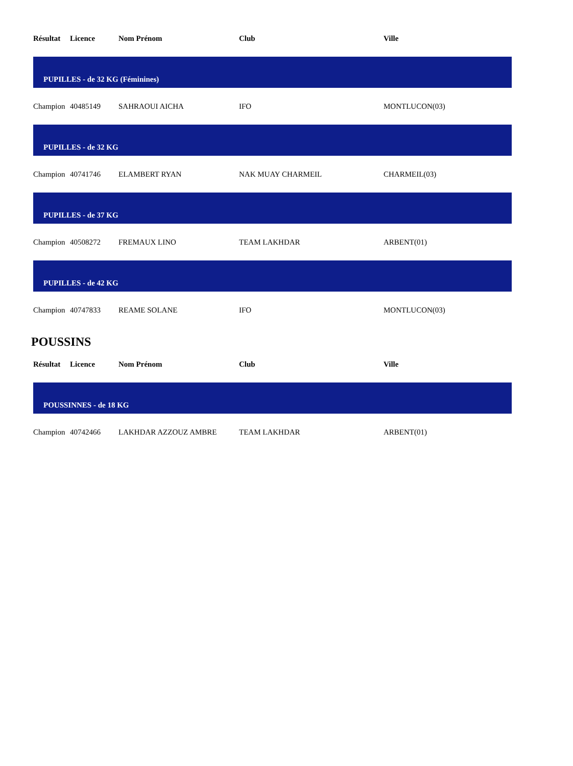| Résultat | Licence | Nom Prénom | Club | Ville |
| --- | --- | --- | --- | --- |
| PUPILLES - de 32 KG (Féminines) | | | | |
| Champion | 40485149 | SAHRAOUI AICHA | IFO | MONTLUCON(03) |
| PUPILLES - de 32 KG | | | | |
| Champion | 40741746 | ELAMBERT RYAN | NAK MUAY CHARMEIL | CHARMEIL(03) |
| PUPILLES - de 37 KG | | | | |
| Champion | 40508272 | FREMAUX LINO | TEAM LAKHDAR | ARBENT(01) |
| PUPILLES - de 42 KG | | | | |
| Champion | 40747833 | REAME SOLANE | IFO | MONTLUCON(03) |
POUSSINS
| Résultat | Licence | Nom Prénom | Club | Ville |
| --- | --- | --- | --- | --- |
| POUSSINNES - de 18 KG | | | | |
| Champion | 40742466 | LAKHDAR AZZOUZ AMBRE | TEAM LAKHDAR | ARBENT(01) |